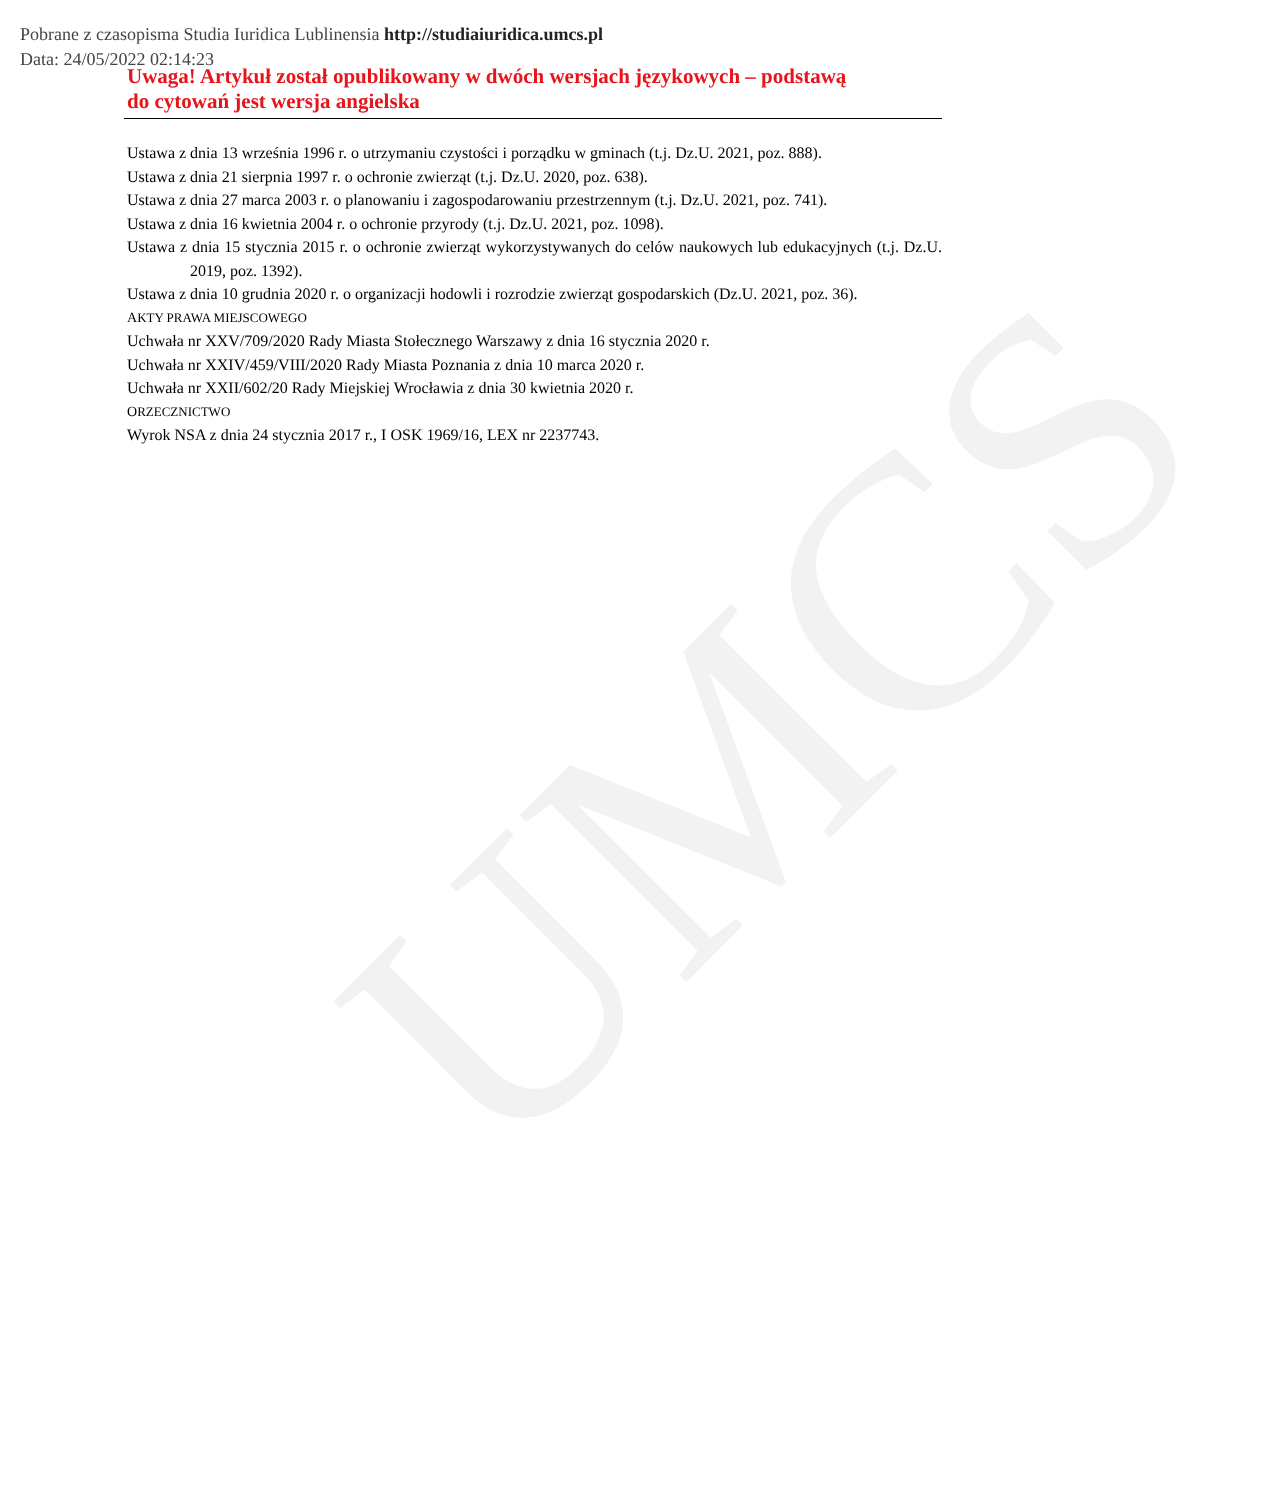UMCS
Pobrane z czasopisma Studia Iuridica Lublinensia http://studiaiuridica.umcs.pl
Data: 24/05/2022 02:14:23
Uwaga! Artykuł został opublikowany w dwóch wersjach językowych – podstawą
do cytowań jest wersja angielska
Ustawa z dnia 13 września 1996 r. o utrzymaniu czystości i porządku w gminach (t.j. Dz.U. 2021, poz. 888).
Ustawa z dnia 21 sierpnia 1997 r. o ochronie zwierząt (t.j. Dz.U. 2020, poz. 638).
Ustawa z dnia 27 marca 2003 r. o planowaniu i zagospodarowaniu przestrzennym (t.j. Dz.U. 2021, poz. 741).
Ustawa z dnia 16 kwietnia 2004 r. o ochronie przyrody (t.j. Dz.U. 2021, poz. 1098).
Ustawa z dnia 15 stycznia 2015 r. o ochronie zwierząt wykorzystywanych do celów naukowych lub edukacyjnych (t.j. Dz.U. 2019, poz. 1392).
Ustawa z dnia 10 grudnia 2020 r. o organizacji hodowli i rozrodzie zwierząt gospodarskich (Dz.U. 2021, poz. 36).
AKTY PRAWA MIEJSCOWEGO
Uchwała nr XXV/709/2020 Rady Miasta Stołecznego Warszawy z dnia 16 stycznia 2020 r.
Uchwała nr XXIV/459/VIII/2020 Rady Miasta Poznania z dnia 10 marca 2020 r.
Uchwała nr XXII/602/20 Rady Miejskiej Wrocławia z dnia 30 kwietnia 2020 r.
ORZECZNICTWO
Wyrok NSA z dnia 24 stycznia 2017 r., I OSK 1969/16, LEX nr 2237743.